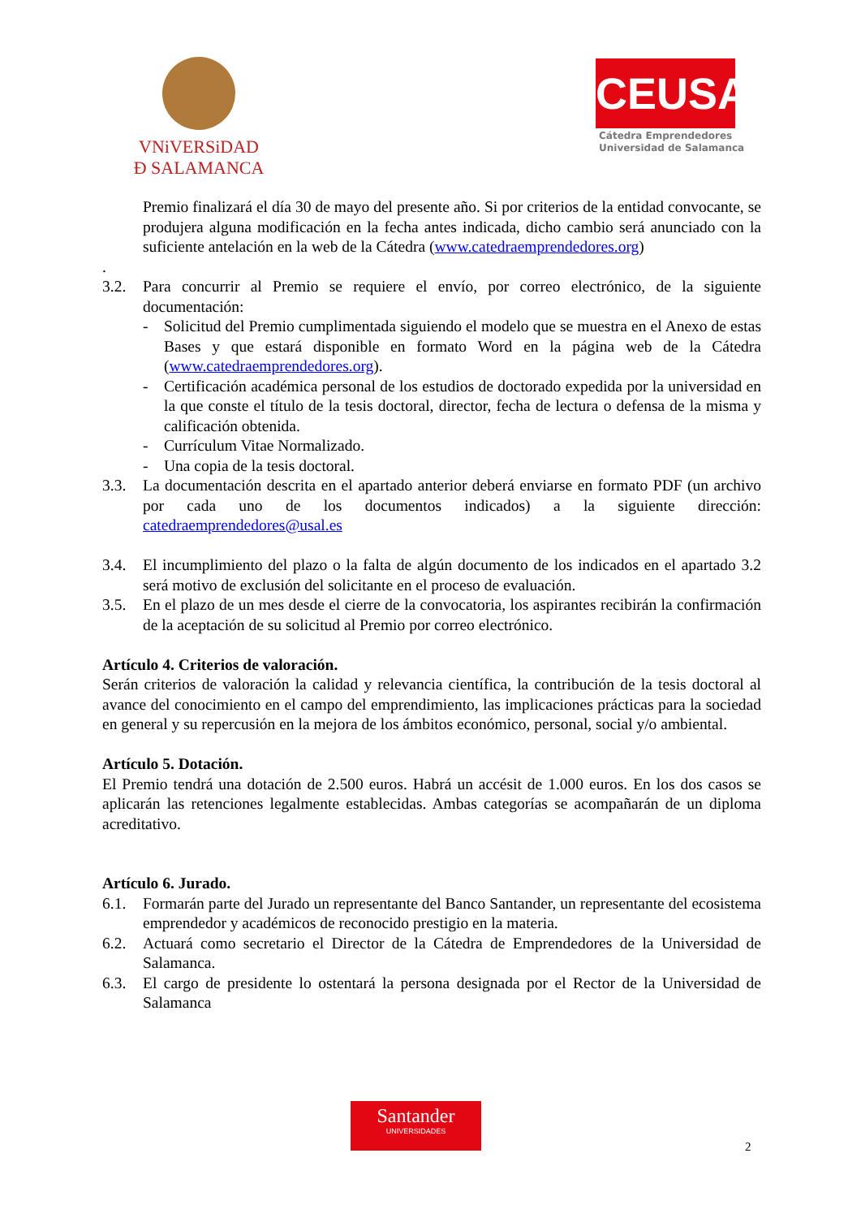VNiVERSiDAD
Ð SALAMANCA
CEUSAL
Cátedra Emprendedores
Universidad de Salamanca
Premio finalizará el día 30 de mayo del presente año. Si por criterios de la entidad convocante, se produjera alguna modificación en la fecha antes indicada, dicho cambio será anunciado con la suficiente antelación en la web de la Cátedra (www.catedraemprendedores.org)
.
3.2. Para concurrir al Premio se requiere el envío, por correo electrónico, de la siguiente documentación:
- Solicitud del Premio cumplimentada siguiendo el modelo que se muestra en el Anexo de estas Bases y que estará disponible en formato Word en la página web de la Cátedra (www.catedraemprendedores.org).
- Certificación académica personal de los estudios de doctorado expedida por la universidad en la que conste el título de la tesis doctoral, director, fecha de lectura o defensa de la misma y calificación obtenida.
- Currículum Vitae Normalizado.
- Una copia de la tesis doctoral.
3.3. La documentación descrita en el apartado anterior deberá enviarse en formato PDF (un archivo por cada uno de los documentos indicados) a la siguiente dirección: catedraemprendedores@usal.es
3.4. El incumplimiento del plazo o la falta de algún documento de los indicados en el apartado 3.2 será motivo de exclusión del solicitante en el proceso de evaluación.
3.5. En el plazo de un mes desde el cierre de la convocatoria, los aspirantes recibirán la confirmación de la aceptación de su solicitud al Premio por correo electrónico.
Artículo 4. Criterios de valoración.
Serán criterios de valoración la calidad y relevancia científica, la contribución de la tesis doctoral al avance del conocimiento en el campo del emprendimiento, las implicaciones prácticas para la sociedad en general y su repercusión en la mejora de los ámbitos económico, personal, social y/o ambiental.
Artículo 5. Dotación.
El Premio tendrá una dotación de 2.500 euros. Habrá un accésit de 1.000 euros. En los dos casos se aplicarán las retenciones legalmente establecidas. Ambas categorías se acompañarán de un diploma acreditativo.
Artículo 6. Jurado.
6.1. Formarán parte del Jurado un representante del Banco Santander, un representante del ecosistema emprendedor y académicos de reconocido prestigio en la materia.
6.2. Actuará como secretario el Director de la Cátedra de Emprendedores de la Universidad de Salamanca.
6.3. El cargo de presidente lo ostentará la persona designada por el Rector de la Universidad de Salamanca
Santander
UNIVERSIDADES
2